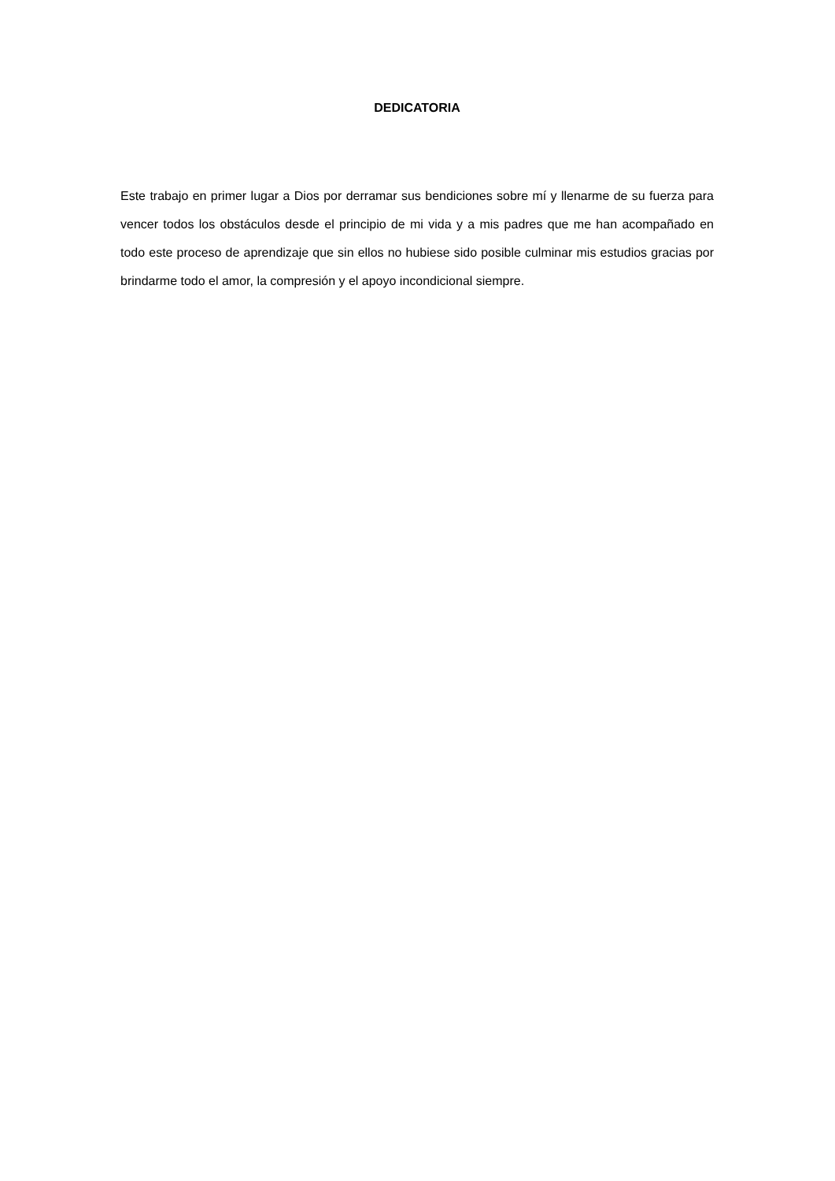DEDICATORIA
Este trabajo en primer lugar a Dios por derramar sus bendiciones sobre mí y llenarme de su fuerza para vencer todos los obstáculos desde el principio de mi vida y a mis padres que me han acompañado en todo este proceso de aprendizaje que sin ellos no hubiese sido posible culminar mis estudios gracias por brindarme todo el amor, la compresión y el apoyo incondicional siempre.